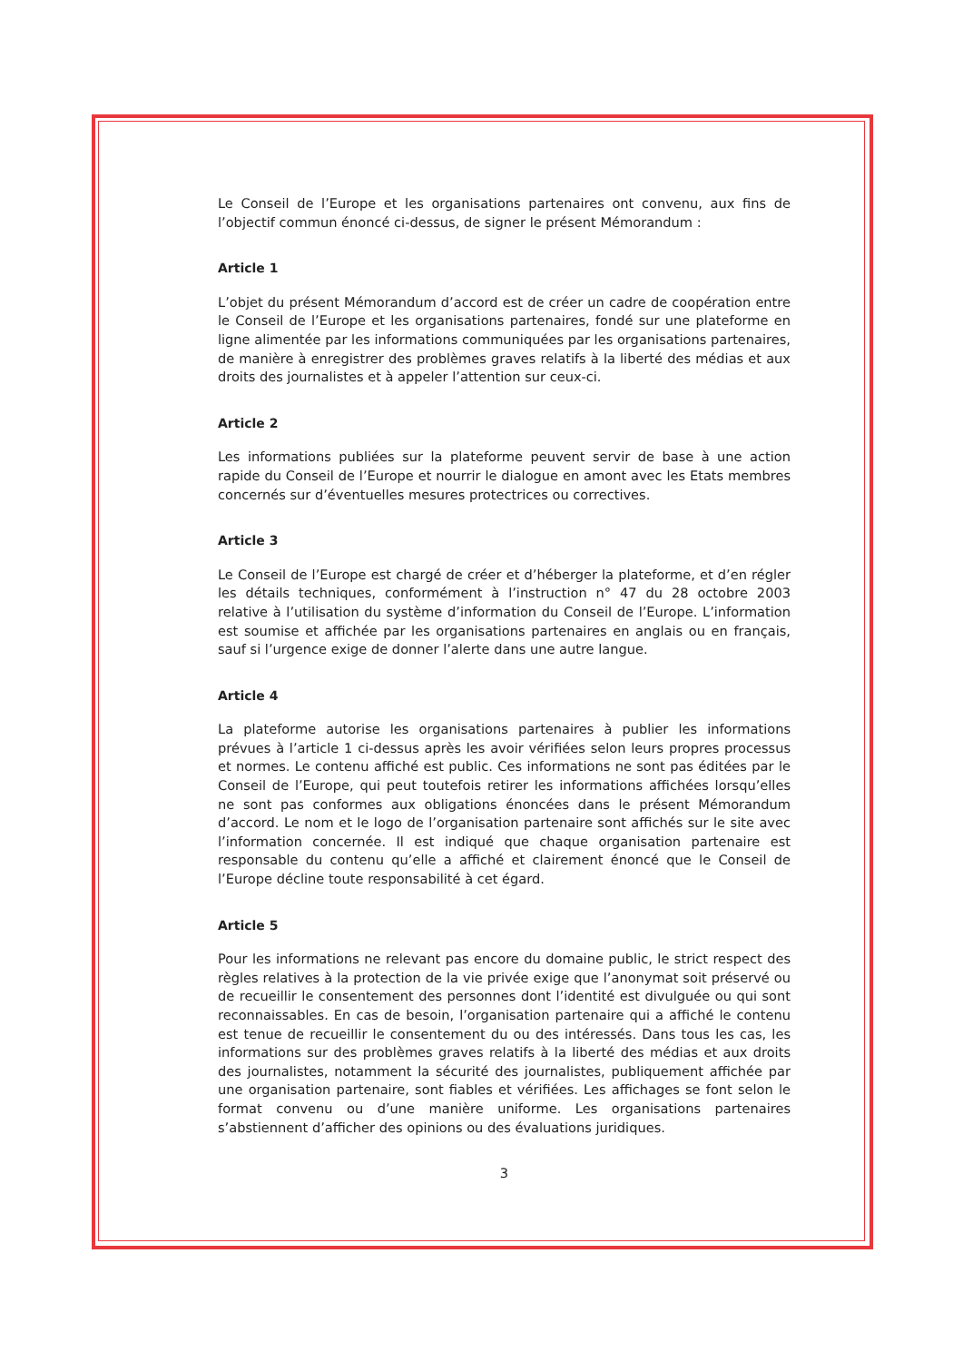Le Conseil de l’Europe et les organisations partenaires ont convenu, aux fins de l’objectif commun énoncé ci-dessus, de signer le présent Mémorandum :
Article 1
L’objet du présent Mémorandum d’accord est de créer un cadre de coopération entre le Conseil de l’Europe et les organisations partenaires, fondé sur une plateforme en ligne alimentée par les informations communiquées par les organisations partenaires, de manière à enregistrer des problèmes graves relatifs à la liberté des médias et aux droits des journalistes et à appeler l’attention sur ceux-ci.
Article 2
Les informations publiées sur la plateforme peuvent servir de base à une action rapide du Conseil de l’Europe et nourrir le dialogue en amont avec les Etats membres concernés sur d’éventuelles mesures protectrices ou correctives.
Article 3
Le Conseil de l’Europe est chargé de créer et d’héberger la plateforme, et d’en régler les détails techniques, conformément à l’instruction n° 47 du 28 octobre 2003 relative à l’utilisation du système d’information du Conseil de l’Europe. L’information est soumise et affichée par les organisations partenaires en anglais ou en français, sauf si l’urgence exige de donner l’alerte dans une autre langue.
Article 4
La plateforme autorise les organisations partenaires à publier les informations prévues à l’article 1 ci-dessus après les avoir vérifiées selon leurs propres processus et normes. Le contenu affiché est public. Ces informations ne sont pas éditées par le Conseil de l’Europe, qui peut toutefois retirer les informations affichées lorsqu’elles ne sont pas conformes aux obligations énoncées dans le présent Mémorandum d’accord. Le nom et le logo de l’organisation partenaire sont affichés sur le site avec l’information concernée. Il est indiqué que chaque organisation partenaire est responsable du contenu qu’elle a affiché et clairement énoncé que le Conseil de l’Europe décline toute responsabilité à cet égard.
Article 5
Pour les informations ne relevant pas encore du domaine public, le strict respect des règles relatives à la protection de la vie privée exige que l’anonymat soit préservé ou de recueillir le consentement des personnes dont l’identité est divulguée ou qui sont reconnaissables. En cas de besoin, l’organisation partenaire qui a affiché le contenu est tenue de recueillir le consentement du ou des intéressés. Dans tous les cas, les informations sur des problèmes graves relatifs à la liberté des médias et aux droits des journalistes, notamment la sécurité des journalistes, publiquement affichée par une organisation partenaire, sont fiables et vérifiées. Les affichages se font selon le format convenu ou d’une manière uniforme. Les organisations partenaires s’abstiennent d’afficher des opinions ou des évaluations juridiques.
3